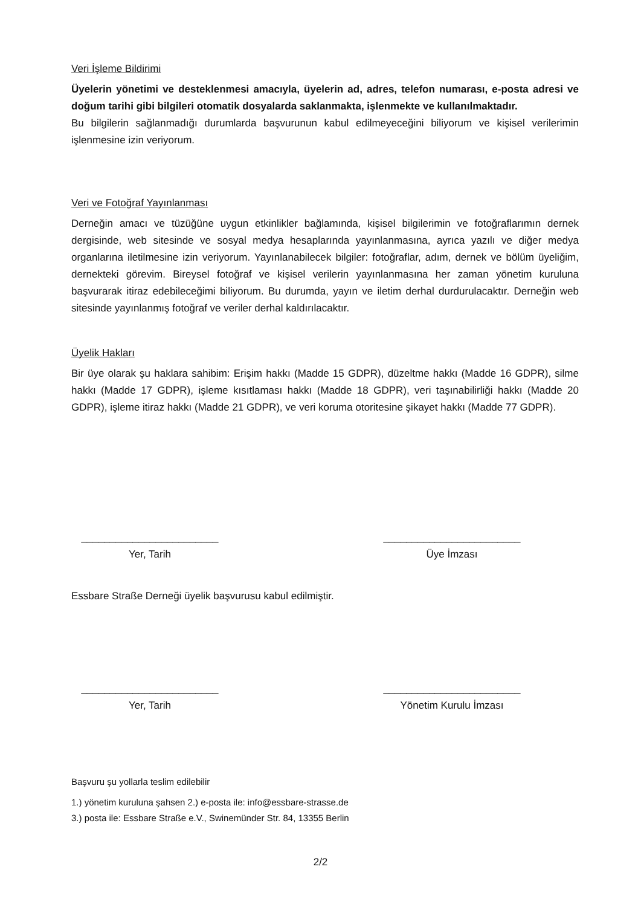Veri İşleme Bildirimi
Üyelerin yönetimi ve desteklenmesi amacıyla, üyelerin ad, adres, telefon numarası, e-posta adresi ve doğum tarihi gibi bilgileri otomatik dosyalarda saklanmakta, işlenmekte ve kullanılmaktadır.
Bu bilgilerin sağlanmadığı durumlarda başvurunun kabul edilmeyeceğini biliyorum ve kişisel verilerimin işlenmesine izin veriyorum.
Veri ve Fotoğraf Yayınlanması
Derneğin amacı ve tüzüğüne uygun etkinlikler bağlamında, kişisel bilgilerimin ve fotoğraflarımın dernek dergisinde, web sitesinde ve sosyal medya hesaplarında yayınlanmasına, ayrıca yazılı ve diğer medya organlarına iletilmesine izin veriyorum. Yayınlanabilecek bilgiler: fotoğraflar, adım, dernek ve bölüm üyeliğim, dernekteki görevim. Bireysel fotoğraf ve kişisel verilerin yayınlanmasına her zaman yönetim kuruluna başvurarak itiraz edebileceğimi biliyorum. Bu durumda, yayın ve iletim derhal durdurulacaktır. Derneğin web sitesinde yayınlanmış fotoğraf ve veriler derhal kaldırılacaktır.
Üyelik Hakları
Bir üye olarak şu haklara sahibim: Erişim hakkı (Madde 15 GDPR), düzeltme hakkı (Madde 16 GDPR), silme hakkı (Madde 17 GDPR), işleme kısıtlaması hakkı (Madde 18 GDPR), veri taşınabilirliği hakkı (Madde 20 GDPR), işleme itiraz hakkı (Madde 21 GDPR), ve veri koruma otoritesine şikayet hakkı (Madde 77 GDPR).
________________________
Yer, Tarih
________________________
Üye İmzası
Essbare Straße Derneği üyelik başvurusu kabul edilmiştir.
________________________
Yer, Tarih
________________________
Yönetim Kurulu İmzası
Başvuru şu yollarla teslim edilebilir
1.) yönetim kuruluna şahsen 2.) e-posta ile: info@essbare-strasse.de
3.) posta ile: Essbare Straße e.V., Swinemünder Str. 84, 13355 Berlin
2/2